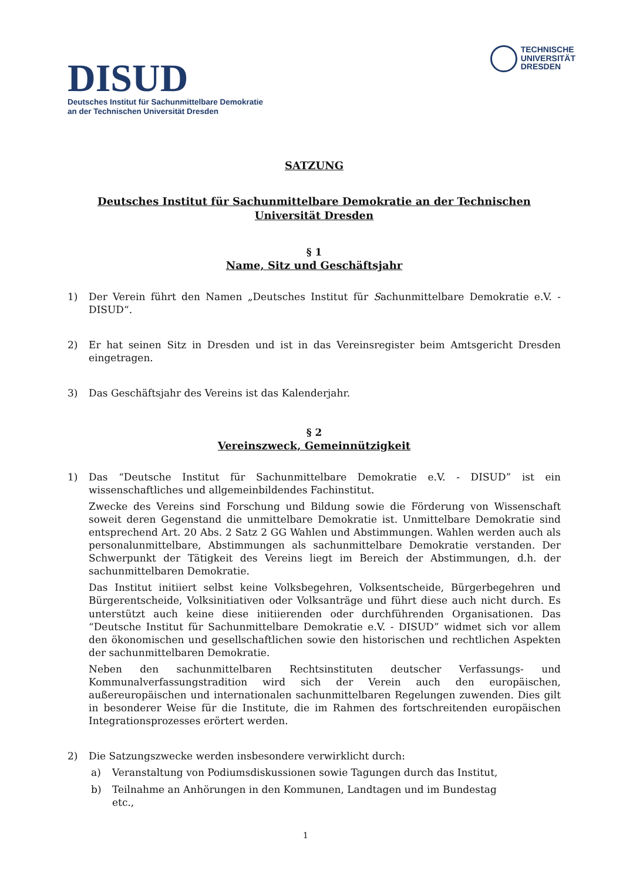DISUD
Deutsches Institut für Sachunmittelbare Demokratie
an der Technischen Universität Dresden
TECHNISCHE
UNIVERSITÄT
DRESDEN
SATZUNG
Deutsches Institut für Sachunmittelbare Demokratie an der Technischen Universität Dresden
§ 1
Name, Sitz und Geschäftsjahr
1) Der Verein führt den Namen „Deutsches Institut für Sachunmittelbare Demokratie e.V. - DISUD“.
2) Er hat seinen Sitz in Dresden und ist in das Vereinsregister beim Amtsgericht Dresden eingetragen.
3) Das Geschäftsjahr des Vereins ist das Kalenderjahr.
§ 2
Vereinszweck, Gemeinnützigkeit
1) Das “Deutsche Institut für Sachunmittelbare Demokratie e.V. - DISUD” ist ein wissenschaftliches und allgemeinbildendes Fachinstitut.
Zwecke des Vereins sind Forschung und Bildung sowie die Förderung von Wissenschaft soweit deren Gegenstand die unmittelbare Demokratie ist. Unmittelbare Demokratie sind entsprechend Art. 20 Abs. 2 Satz 2 GG Wahlen und Abstimmungen. Wahlen werden auch als personalunmittelbare, Abstimmungen als sachunmittelbare Demokratie verstanden. Der Schwerpunkt der Tätigkeit des Vereins liegt im Bereich der Abstimmungen, d.h. der sachunmittelbaren Demokratie.
Das Institut initiiert selbst keine Volksbegehren, Volksentscheide, Bürgerbegehren und Bürgerentscheide, Volksinitiativen oder Volksanträge und führt diese auch nicht durch. Es unterstützt auch keine diese initiierenden oder durchführenden Organisationen. Das “Deutsche Institut für Sachunmittelbare Demokratie e.V. - DISUD” widmet sich vor allem den ökonomischen und gesellschaftlichen sowie den historischen und rechtlichen Aspekten der sachunmittelbaren Demokratie.
Neben den sachunmittelbaren Rechtsinstituten deutscher Verfassungs- und Kommunalverfassungstradition wird sich der Verein auch den europäischen, außereuropäischen und internationalen sachunmittelbaren Regelungen zuwenden. Dies gilt in besonderer Weise für die Institute, die im Rahmen des fortschreitenden europäischen Integrationsprozesses erörtert werden.
2) Die Satzungszwecke werden insbesondere verwirklicht durch:
a) Veranstaltung von Podiumsdiskussionen sowie Tagungen durch das Institut,
b) Teilnahme an Anhörungen in den Kommunen, Landtagen und im Bundestag
etc.,
1